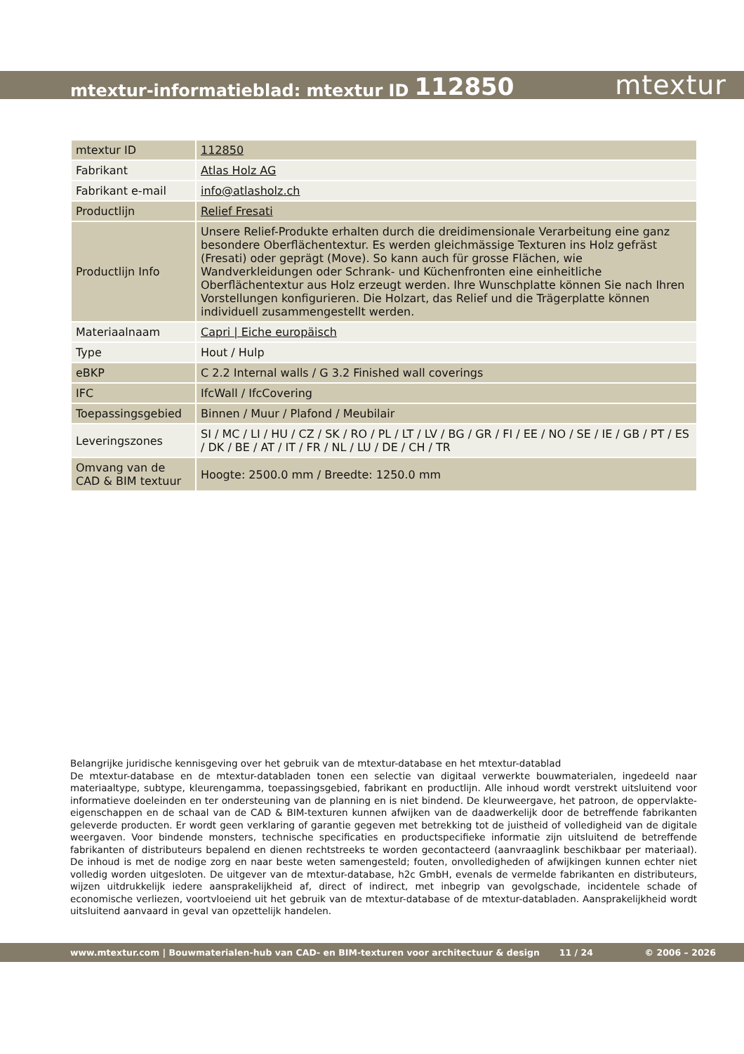mtextur-informatieblad: mtextur ID 112850 mtextur
| mtextur ID | 112850 |
| Fabrikant | Atlas Holz AG |
| Fabrikant e-mail | info@atlasholz.ch |
| Productlijn | Relief Fresati |
| Productlijn Info | Unsere Relief-Produkte erhalten durch die dreidimensionale Verarbeitung eine ganz besondere Oberflächentextur. Es werden gleichmässige Texturen ins Holz gefräst (Fresati) oder geprägt (Move). So kann auch für grosse Flächen, wie Wandverkleidungen oder Schrank- und Küchenfronten eine einheitliche Oberflächentextur aus Holz erzeugt werden. Ihre Wunschplatte können Sie nach Ihren Vorstellungen konfigurieren. Die Holzart, das Relief und die Trägerplatte können individuell zusammengestellt werden. |
| Materiaalnaam | Capri / Eiche europäisch |
| Type | Hout / Hulp |
| eBKP | C 2.2 Internal walls / G 3.2 Finished wall coverings |
| IFC | IfcWall / IfcCovering |
| Toepassingsgebied | Binnen / Muur / Plafond / Meubilair |
| Leveringszones | SI / MC / LI / HU / CZ / SK / RO / PL / LT / LV / BG / GR / FI / EE / NO / SE / IE / GB / PT / ES / DK / BE / AT / IT / FR / NL / LU / DE / CH / TR |
| Omvang van de CAD & BIM textuur | Hoogte: 2500.0 mm / Breedte: 1250.0 mm |
Belangrijke juridische kennisgeving over het gebruik van de mtextur-database en het mtextur-datablad
De mtextur-database en de mtextur-databladen tonen een selectie van digitaal verwerkte bouwmaterialen, ingedeeld naar materiaaltype, subtype, kleurengamma, toepassingsgebied, fabrikant en productlijn. Alle inhoud wordt verstrekt uitsluitend voor informatieve doeleinden en ter ondersteuning van de planning en is niet bindend. De kleurweergave, het patroon, de oppervlakte-eigenschappen en de schaal van de CAD & BIM-texturen kunnen afwijken van de daadwerkelijk door de betreffende fabrikanten geleverde producten. Er wordt geen verklaring of garantie gegeven met betrekking tot de juistheid of volledigheid van de digitale weergaven. Voor bindende monsters, technische specificaties en productspecifieke informatie zijn uitsluitend de betreffende fabrikanten of distributeurs bepalend en dienen rechtstreeks te worden gecontacteerd (aanvraaglink beschikbaar per materiaal). De inhoud is met de nodige zorg en naar beste weten samengesteld; fouten, onvolledigheden of afwijkingen kunnen echter niet volledig worden uitgesloten. De uitgever van de mtextur-database, h2c GmbH, evenals de vermelde fabrikanten en distributeurs, wijzen uitdrukkelijk iedere aansprakelijkheid af, direct of indirect, met inbegrip van gevolgschade, incidentele schade of economische verliezen, voortvloeiend uit het gebruik van de mtextur-database of de mtextur-databladen. Aansprakelijkheid wordt uitsluitend aanvaard in geval van opzettelijk handelen.
www.mtextur.com | Bouwmaterialen-hub van CAD- en BIM-texturen voor architectuur & design 11 / 24 © 2006 – 2026